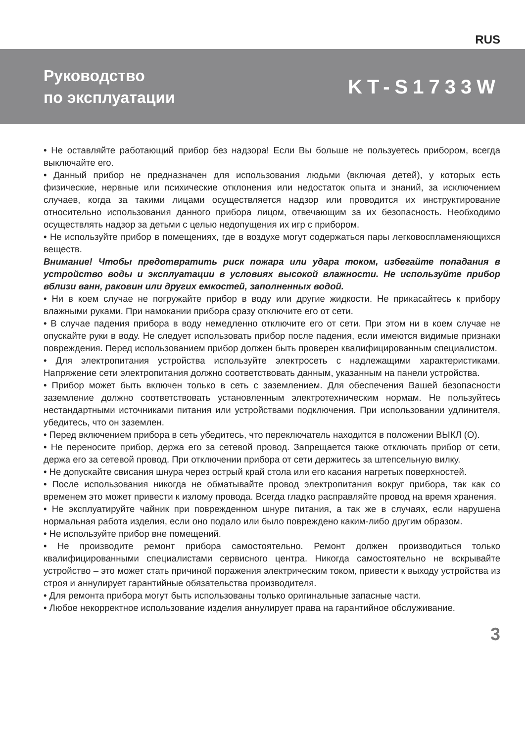RUS
Руководство
по эксплуатации
KT-S1733W
• Не оставляйте работающий прибор без надзора! Если Вы больше не пользуетесь прибором, всегда выключайте его.
• Данный прибор не предназначен для использования людьми (включая детей), у которых есть физические, нервные или психические отклонения или недостаток опыта и знаний, за исключением случаев, когда за такими лицами осуществляется надзор или проводится их инструктирование относительно использования данного прибора лицом, отвечающим за их безопасность. Необходимо осуществлять надзор за детьми с целью недопущения их игр с прибором.
• Не используйте прибор в помещениях, где в воздухе могут содержаться пары легковоспламеняющихся веществ.
Внимание! Чтобы предотвратить риск пожара или удара током, избегайте попадания в устройство воды и эксплуатации в условиях высокой влажности. Не используйте прибор вблизи ванн, раковин или других емкостей, заполненных водой.
• Ни в коем случае не погружайте прибор в воду или другие жидкости. Не прикасайтесь к прибору влажными руками. При намокании прибора сразу отключите его от сети.
• В случае падения прибора в воду немедленно отключите его от сети. При этом ни в коем случае не опускайте руки в воду. Не следует использовать прибор после падения, если имеются видимые признаки повреждения. Перед использованием прибор должен быть проверен квалифицированным специалистом.
• Для электропитания устройства используйте электросеть с надлежащими характеристиками. Напряжение сети электропитания должно соответствовать данным, указанным на панели устройства.
• Прибор может быть включен только в сеть с заземлением. Для обеспечения Вашей безопасности заземление должно соответствовать установленным электротехническим нормам. Не пользуйтесь нестандартными источниками питания или устройствами подключения. При использовании удлинителя, убедитесь, что он заземлен.
• Перед включением прибора в сеть убедитесь, что переключатель находится в положении ВЫКЛ (О).
• Не переносите прибор, держа его за сетевой провод. Запрещается также отключать прибор от сети, держа его за сетевой провод. При отключении прибора от сети держитесь за штепсельную вилку.
• Не допускайте свисания шнура через острый край стола или его касания нагретых поверхностей.
• После использования никогда не обматывайте провод электропитания вокруг прибора, так как со временем это может привести к излому провода. Всегда гладко расправляйте провод на время хранения.
• Не эксплуатируйте чайник при поврежденном шнуре питания, а так же в случаях, если нарушена нормальная работа изделия, если оно подало или было повреждено каким-либо другим образом.
• Не используйте прибор вне помещений.
• Не производите ремонт прибора самостоятельно. Ремонт должен производиться только квалифицированными специалистами сервисного центра. Никогда самостоятельно не вскрывайте устройство – это может стать причиной поражения электрическим током, привести к выходу устройства из строя и аннулирует гарантийные обязательства производителя.
• Для ремонта прибора могут быть использованы только оригинальные запасные части.
• Любое некорректное использование изделия аннулирует права на гарантийное обслуживание.
3